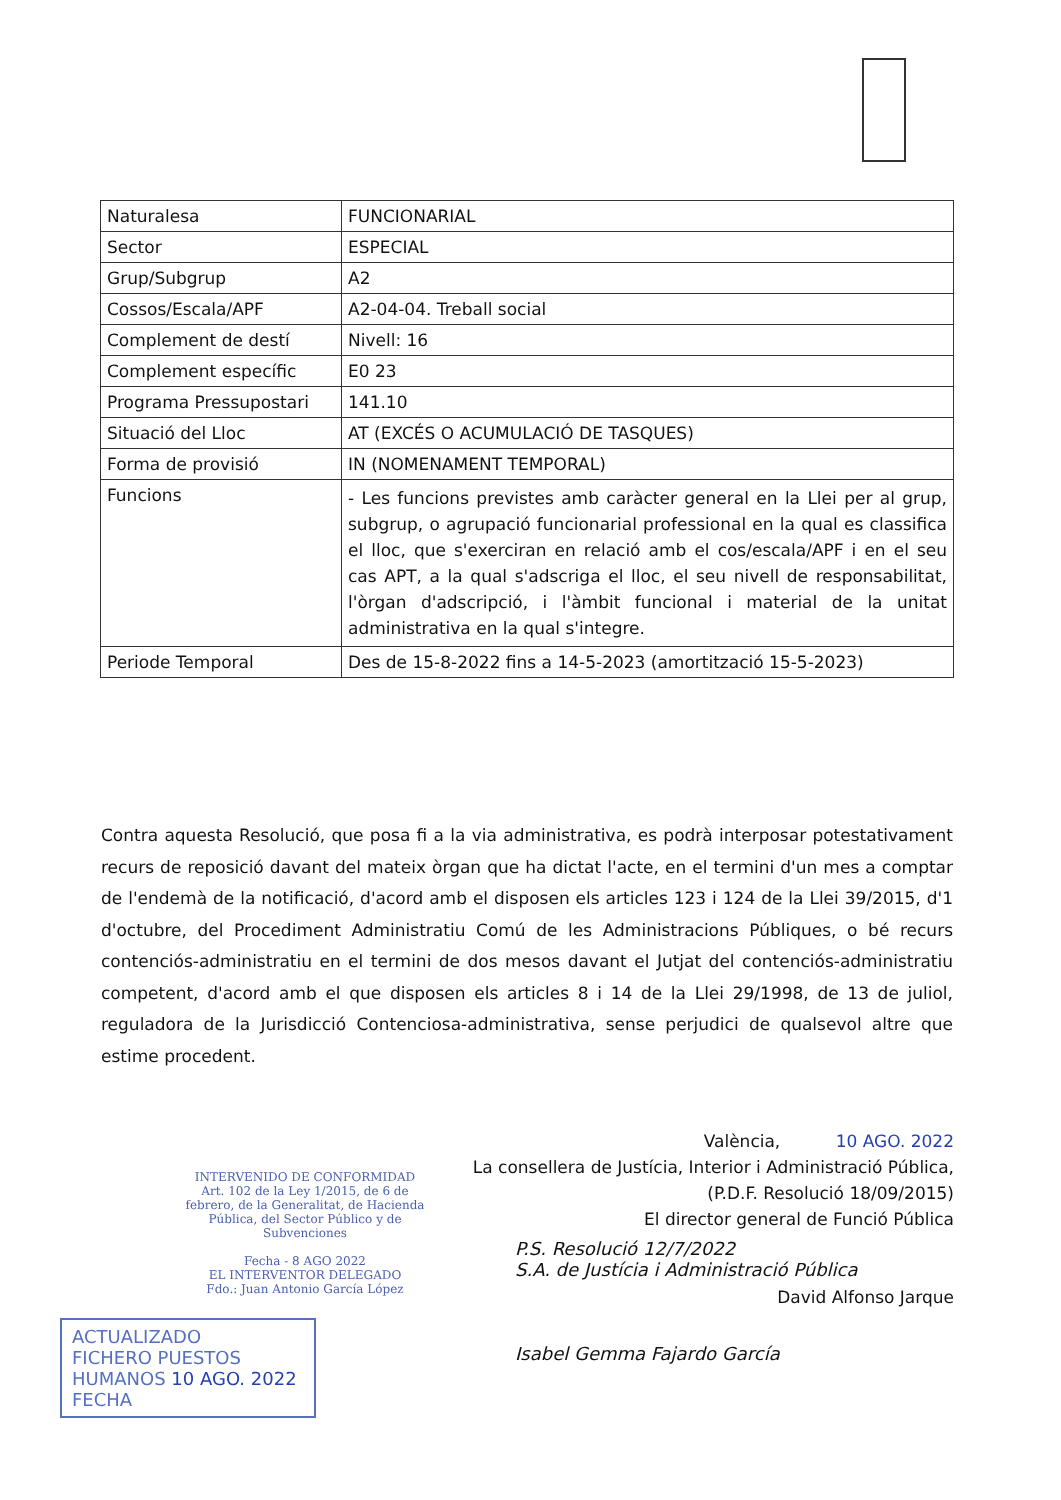| Naturalesa | FUNCIONARIAL |
| Sector | ESPECIAL |
| Grup/Subgrup | A2 |
| Cossos/Escala/APF | A2-04-04. Treball social |
| Complement de destí | Nivell: 16 |
| Complement específic | E0 23 |
| Programa Pressupostari | 141.10 |
| Situació del Lloc | AT (EXCÉS O ACUMULACIÓ DE TASQUES) |
| Forma de provisió | IN (NOMENAMENT TEMPORAL) |
| Funcions | - Les funcions previstes amb caràcter general en la Llei per al grup, subgrup, o agrupació funcionarial professional en la qual es classifica el lloc, que s'exerciran en relació amb el cos/escala/APF i en el seu cas APT, a la qual s'adscriga el lloc, el seu nivell de responsabilitat, l'òrgan d'adscripció, i l'àmbit funcional i material de la unitat administrativa en la qual s'integre. |
| Periode Temporal | Des de 15-8-2022 fins a 14-5-2023 (amortització 15-5-2023) |
Contra aquesta Resolució, que posa fi a la via administrativa, es podrà interposar potestativament recurs de reposició davant del mateix òrgan que ha dictat l'acte, en el termini d'un mes a comptar de l'endemà de la notificació, d'acord amb el disposen els articles 123 i 124 de la Llei 39/2015, d'1 d'octubre, del Procediment Administratiu Comú de les Administracions Públiques, o bé recurs contenciós-administratiu en el termini de dos mesos davant el Jutjat del contenciós-administratiu competent, d'acord amb el que disposen els articles 8 i 14 de la Llei 29/1998, de 13 de juliol, reguladora de la Jurisdicció Contenciosa-administrativa, sense perjudici de qualsevol altre que estime procedent.
València, 10 AGO. 2022
La consellera de Justícia, Interior i Administració Pública,
(P.D.F. Resolució 18/09/2015)
El director general de Funció Pública
David Alfonso Jarque
P.S. Resolució 12/7/2022
S.A. de Justícia i Administració Pública
Isabel Gemma Fajardo García
INTERVENIDO DE CONFORMIDAD
Art. 102 de la Ley 1/2015, de 6 de febrero, de la Generalitat, de Hacienda Pública, del Sector Público y de Subvenciones
Fecha - 8 AGO 2022
EL INTERVENTOR DELEGADO
Fdo.: Juan Antonio García López
ACTUALIZADO
FICHERO PUESTOS
HUMANOS 10 AGO. 2022
FECHA